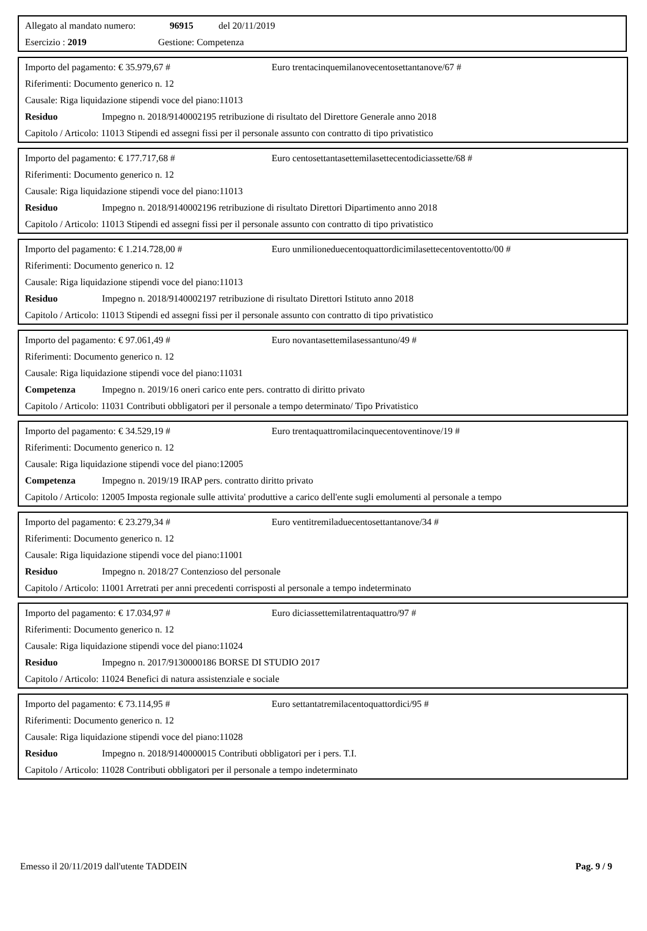Allegato al mandato numero: 96915 del 20/11/2019
Esercizio : 2019 Gestione: Competenza
Importo del pagamento: € 35.979,67 # Euro trentacinquemilanovecentosettantanove/67 #
Riferimenti: Documento generico n. 12
Causale: Riga liquidazione stipendi voce del piano:11013
Residuo Impegno n. 2018/9140002195 retribuzione di risultato del Direttore Generale anno 2018
Capitolo / Articolo: 11013 Stipendi ed assegni fissi per il personale assunto con contratto di tipo privatistico
Importo del pagamento: € 177.717,68 # Euro centosettantasettemilasettecentodiciassette/68 #
Riferimenti: Documento generico n. 12
Causale: Riga liquidazione stipendi voce del piano:11013
Residuo Impegno n. 2018/9140002196 retribuzione di risultato Direttori Dipartimento anno 2018
Capitolo / Articolo: 11013 Stipendi ed assegni fissi per il personale assunto con contratto di tipo privatistico
Importo del pagamento: € 1.214.728,00 # Euro unmilioneduecentoquattordicimilasettecentoventotto/00 #
Riferimenti: Documento generico n. 12
Causale: Riga liquidazione stipendi voce del piano:11013
Residuo Impegno n. 2018/9140002197 retribuzione di risultato Direttori Istituto anno 2018
Capitolo / Articolo: 11013 Stipendi ed assegni fissi per il personale assunto con contratto di tipo privatistico
Importo del pagamento: € 97.061,49 # Euro novantasettemilasessantuno/49 #
Riferimenti: Documento generico n. 12
Causale: Riga liquidazione stipendi voce del piano:11031
Competenza Impegno n. 2019/16 oneri carico ente pers. contratto di diritto privato
Capitolo / Articolo: 11031 Contributi obbligatori per il personale a tempo determinato/ Tipo Privatistico
Importo del pagamento: € 34.529,19 # Euro trentaquattromilacinquecentoventinove/19 #
Riferimenti: Documento generico n. 12
Causale: Riga liquidazione stipendi voce del piano:12005
Competenza Impegno n. 2019/19 IRAP pers. contratto diritto privato
Capitolo / Articolo: 12005 Imposta regionale sulle attivita' produttive a carico dell'ente sugli emolumenti al personale a tempo
Importo del pagamento: € 23.279,34 # Euro ventitremiladuecentosettantanove/34 #
Riferimenti: Documento generico n. 12
Causale: Riga liquidazione stipendi voce del piano:11001
Residuo Impegno n. 2018/27 Contenzioso del personale
Capitolo / Articolo: 11001 Arretrati per anni precedenti corrisposti al personale a tempo indeterminato
Importo del pagamento: € 17.034,97 # Euro diciassettemilatrentaquattro/97 #
Riferimenti: Documento generico n. 12
Causale: Riga liquidazione stipendi voce del piano:11024
Residuo Impegno n. 2017/9130000186 BORSE DI STUDIO 2017
Capitolo / Articolo: 11024 Benefici di natura assistenziale e sociale
Importo del pagamento: € 73.114,95 # Euro settantatremilacentoquattordici/95 #
Riferimenti: Documento generico n. 12
Causale: Riga liquidazione stipendi voce del piano:11028
Residuo Impegno n. 2018/9140000015 Contributi obbligatori per i pers. T.I.
Capitolo / Articolo: 11028 Contributi obbligatori per il personale a tempo indeterminato
Emesso il 20/11/2019 dall'utente TADDEIN Pag. 9 / 9